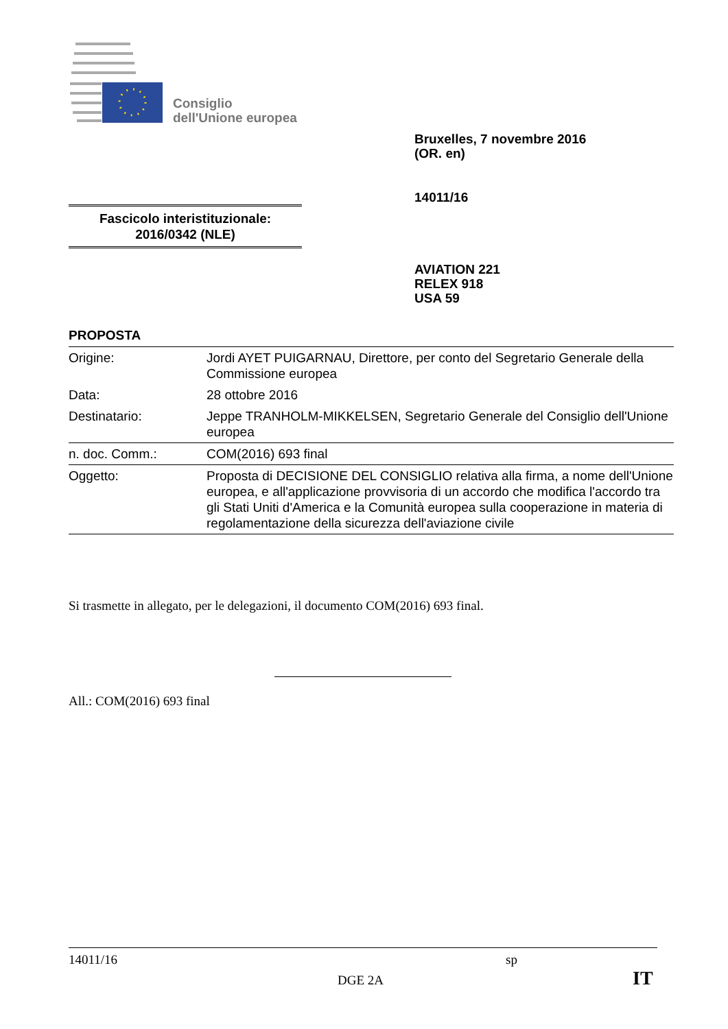Consiglio
dell'Unione europea
Bruxelles, 7 novembre 2016
(OR. en)
14011/16
Fascicolo interistituzionale:
2016/0342 (NLE)
AVIATION 221
RELEX 918
USA 59
PROPOSTA
| Origine: | Jordi AYET PUIGARNAU, Direttore, per conto del Segretario Generale della Commissione europea |
| Data: | 28 ottobre 2016 |
| Destinatario: | Jeppe TRANHOLM-MIKKELSEN, Segretario Generale del Consiglio dell'Unione europea |
| n. doc. Comm.: | COM(2016) 693 final |
| Oggetto: | Proposta di DECISIONE DEL CONSIGLIO relativa alla firma, a nome dell'Unione europea, e all'applicazione provvisoria di un accordo che modifica l'accordo tra gli Stati Uniti d'America e la Comunità europea sulla cooperazione in materia di regolamentazione della sicurezza dell'aviazione civile |
Si trasmette in allegato, per le delegazioni, il documento COM(2016) 693 final.
All.: COM(2016) 693 final
14011/16 sp
DGE 2A IT